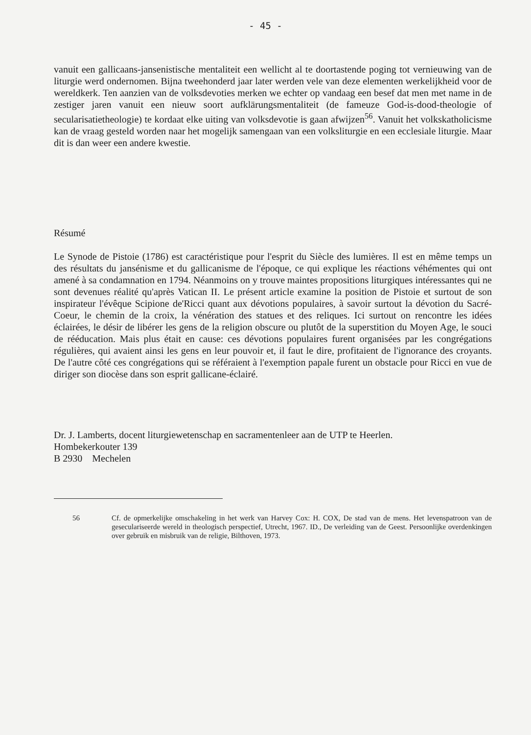- 45 -
vanuit een gallicaans-jansenistische mentaliteit een wellicht al te doortastende poging tot vernieuwing van de liturgie werd ondernomen. Bijna tweehonderd jaar later werden vele van deze elementen werkelijkheid voor de wereldkerk. Ten aanzien van de volksdevoties merken we echter op vandaag een besef dat men met name in de zestiger jaren vanuit een nieuw soort aufklärungsmentaliteit (de fameuze God-is-dood-theologie of secularisatietheo­logie) te kordaat elke uiting van volksdevotie is gaan afwijzen<sup>56</sup>. Vanuit het volkskatholicisme kan de vraag gesteld worden naar het mogelijk samengaan van een volksliturgie en een ecclesiale liturgie. Maar dit is dan weer een andere kwestie.
Résumé
Le Synode de Pistoie (1786) est caractéristique pour l'esprit du Siècle des lumières. Il est en même temps un des résultats du jansénisme et du gallicanisme de l'époque, ce qui explique les réactions véhémentes qui ont amené à sa condamnation en 1794. Néanmoins on y trouve maintes propositions liturgiques intéressantes qui ne sont devenues réalité qu'après Vatican II. Le présent article examine la position de Pistoie et surtout de son inspirateur l'évêque Scipione de'Ricci quant aux dévotions populaires, à savoir surtout la dévotion du Sacré-Coeur, le chemin de la croix, la vénération des statues et des reliques. Ici surtout on rencontre les idées éclairées, le désir de libérer les gens de la religion obscure ou plutôt de la superstition du Moyen Age, le souci de rééducation. Mais plus était en cause: ces dévotions populaires furent organisées par les congrégations régulières, qui avaient ainsi les gens en leur pouvoir et, il faut le dire, profitaient de l'ignorance des croyants. De l'autre côté ces congrégations qui se référaient à l'exemption papale furent un obstacle pour Ricci en vue de diriger son diocèse dans son esprit gallicane-éclairé.
Dr. J. Lamberts, docent liturgiewetenschap en sacramentenleer aan de UTP te Heerlen.
Hombekerkouter 139
B 2930 Mechelen
56 Cf. de opmerkelijke omschakeling in het werk van Harvey Cox: H. COX, De stad van de mens. Het levenspatroon van de geseculariseerde wereld in theologisch perspectief, Utrecht, 1967. ID., De verleiding van de Geest. Persoonlijke overdenkingen over gebruik en misbruik van de religie, Bilthoven, 1973.